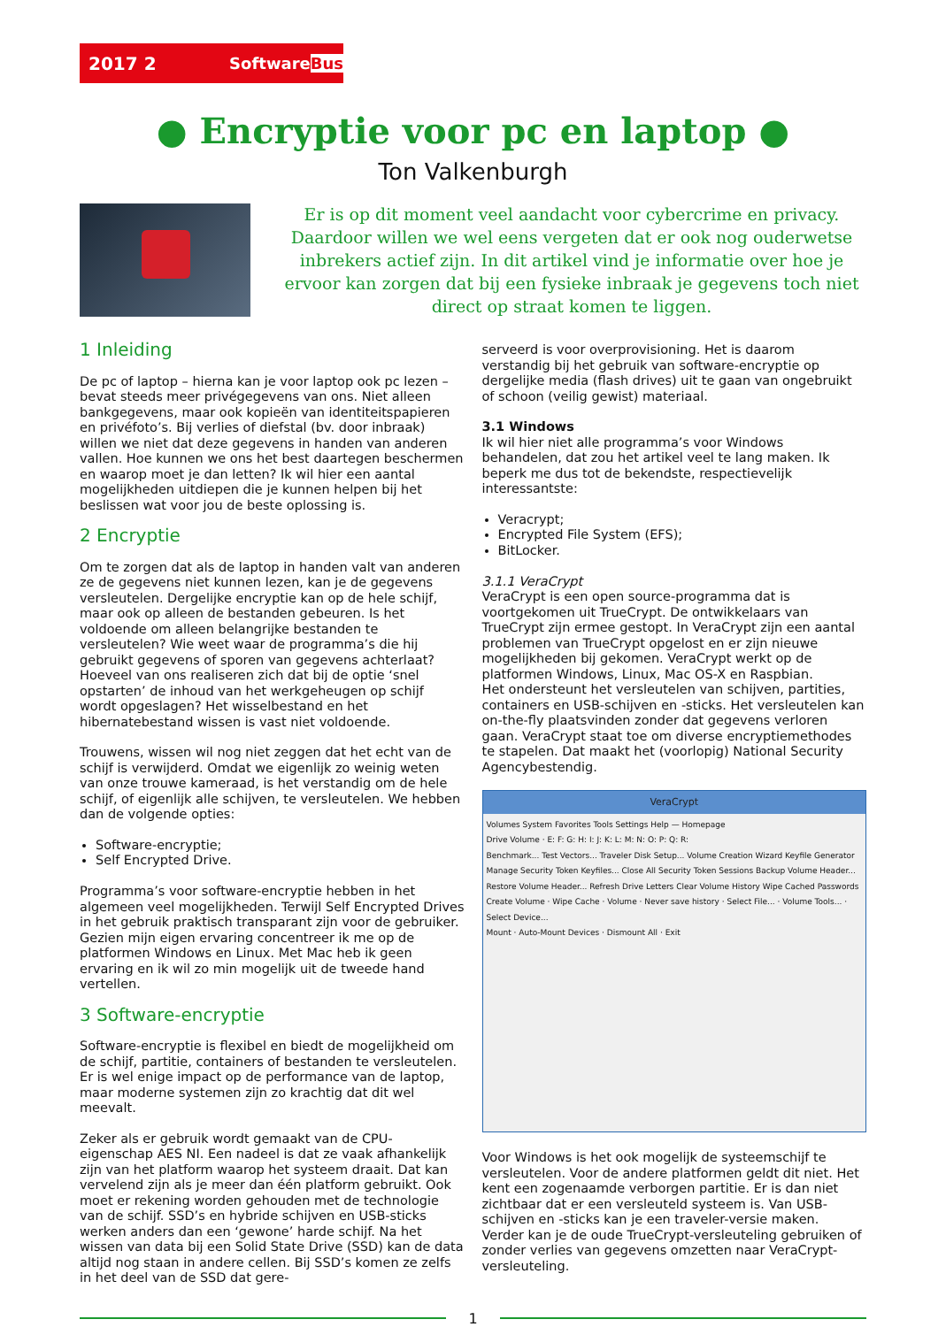2017 2 SoftwareBus
● Encryptie voor pc en laptop ●
Ton Valkenburgh
Er is op dit moment veel aandacht voor cybercrime en privacy. Daardoor willen we wel eens vergeten dat er ook nog ouderwetse inbrekers actief zijn. In dit artikel vind je informatie over hoe je ervoor kan zorgen dat bij een fysieke inbraak je gegevens toch niet direct op straat komen te liggen.
1 Inleiding
De pc of laptop – hierna kan je voor laptop ook pc lezen – bevat steeds meer privégegevens van ons. Niet alleen bankgegevens, maar ook kopieën van identiteitspapieren en privéfoto’s. Bij verlies of diefstal (bv. door inbraak) willen we niet dat deze gegevens in handen van anderen vallen. Hoe kunnen we ons het best daartegen beschermen en waarop moet je dan letten? Ik wil hier een aantal mogelijkheden uitdiepen die je kunnen helpen bij het beslissen wat voor jou de beste oplossing is.
2 Encryptie
Om te zorgen dat als de laptop in handen valt van anderen ze de gegevens niet kunnen lezen, kan je de gegevens versleutelen. Dergelijke encryptie kan op de hele schijf, maar ook op alleen de bestanden gebeuren. Is het voldoende om alleen belangrijke bestanden te versleutelen? Wie weet waar de programma’s die hij gebruikt gegevens of sporen van gegevens achterlaat? Hoeveel van ons realiseren zich dat bij de optie ‘snel opstarten’ de inhoud van het werkgeheugen op schijf wordt opgeslagen? Het wisselbestand en het hibernatebestand wissen is vast niet voldoende.
Trouwens, wissen wil nog niet zeggen dat het echt van de schijf is verwijderd. Omdat we eigenlijk zo weinig weten van onze trouwe kameraad, is het verstandig om de hele schijf, of eigenlijk alle schijven, te versleutelen. We hebben dan de volgende opties:
Software-encryptie;
Self Encrypted Drive.
Programma’s voor software-encryptie hebben in het algemeen veel mogelijkheden. Terwijl Self Encrypted Drives in het gebruik praktisch transparant zijn voor de gebruiker. Gezien mijn eigen ervaring concentreer ik me op de platformen Windows en Linux. Met Mac heb ik geen ervaring en ik wil zo min mogelijk uit de tweede hand vertellen.
3 Software-encryptie
Software-encryptie is flexibel en biedt de mogelijkheid om de schijf, partitie, containers of bestanden te versleutelen. Er is wel enige impact op de performance van de laptop, maar moderne systemen zijn zo krachtig dat dit wel meevalt.
Zeker als er gebruik wordt gemaakt van de CPU-eigenschap AES NI. Een nadeel is dat ze vaak afhankelijk zijn van het platform waarop het systeem draait. Dat kan vervelend zijn als je meer dan één platform gebruikt. Ook moet er rekening worden gehouden met de technologie van de schijf. SSD’s en hybride schijven en USB-sticks werken anders dan een ‘gewone’ harde schijf. Na het wissen van data bij een Solid State Drive (SSD) kan de data altijd nog staan in andere cellen. Bij SSD’s komen ze zelfs in het deel van de SSD dat gere-
serveerd is voor overprovisioning. Het is daarom verstandig bij het gebruik van software-encryptie op dergelijke media (flash drives) uit te gaan van ongebruikt of schoon (veilig gewist) materiaal.
3.1 Windows
Ik wil hier niet alle programma’s voor Windows behandelen, dat zou het artikel veel te lang maken. Ik beperk me dus tot de bekendste, respectievelijk interessantste:
Veracrypt;
Encrypted File System (EFS);
BitLocker.
3.1.1 VeraCrypt
VeraCrypt is een open source-programma dat is voortgekomen uit TrueCrypt. De ontwikkelaars van TrueCrypt zijn ermee gestopt. In VeraCrypt zijn een aantal problemen van TrueCrypt opgelost en er zijn nieuwe mogelijkheden bij gekomen. VeraCrypt werkt op de platformen Windows, Linux, Mac OS-X en Raspbian.
Het ondersteunt het versleutelen van schijven, partities, containers en USB-schijven en -sticks. Het versleutelen kan on-the-fly plaatsvinden zonder dat gegevens verloren gaan. VeraCrypt staat toe om diverse encryptiemethodes te stapelen. Dat maakt het (voorlopig) National Security Agencybestendig.
VeraCrypt
Volumes System Favorites Tools Settings Help — Homepage
Drive Volume · E: F: G: H: I: J: K: L: M: N: O: P: Q: R:
Benchmark... Test Vectors... Traveler Disk Setup... Volume Creation Wizard Keyfile Generator Manage Security Token Keyfiles... Close All Security Token Sessions Backup Volume Header... Restore Volume Header... Refresh Drive Letters Clear Volume History Wipe Cached Passwords
Create Volume · Wipe Cache · Volume · Never save history · Select File... · Volume Tools... · Select Device...
Mount · Auto-Mount Devices · Dismount All · Exit
Voor Windows is het ook mogelijk de systeemschijf te versleutelen. Voor de andere platformen geldt dit niet. Het kent een zogenaamde verborgen partitie. Er is dan niet zichtbaar dat er een versleuteld systeem is. Van USB-schijven en -sticks kan je een traveler-versie maken.
Verder kan je de oude TrueCrypt-versleuteling gebruiken of zonder verlies van gegevens omzetten naar VeraCrypt-versleuteling.
1